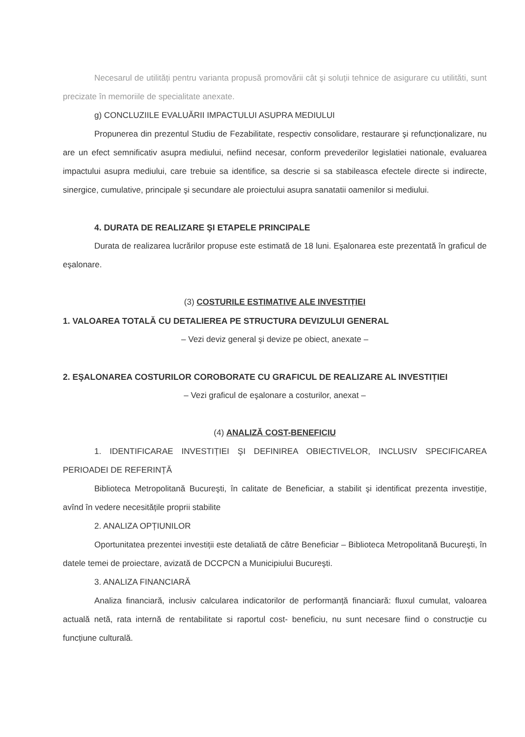Necesarul de utilități pentru varianta propusă promovării cât şi soluții tehnice de asigurare cu utilităti, sunt precizate în memoriile de specialitate anexate.
g) CONCLUZIILE EVALUĂRII IMPACTULUI ASUPRA MEDIULUI
Propunerea din prezentul Studiu de Fezabilitate, respectiv consolidare, restaurare şi refuncționalizare, nu are un efect semnificativ asupra mediului, nefiind necesar, conform prevederilor legislatiei nationale, evaluarea impactului asupra mediului, care trebuie sa identifice, sa descrie si sa stabileasca efectele directe si indirecte, sinergice, cumulative, principale şi secundare ale proiectului asupra sanatatii oamenilor si mediului.
4. DURATA DE REALIZARE ŞI ETAPELE PRINCIPALE
Durata de realizarea lucrărilor propuse este estimată de 18 luni. Eşalonarea este prezentată în graficul de eşalonare.
(3) COSTURILE ESTIMATIVE ALE INVESTIȚIEI
1. VALOAREA TOTALĂ CU DETALIEREA PE STRUCTURA DEVIZULUI GENERAL
– Vezi deviz general şi devize pe obiect, anexate –
2. EŞALONAREA COSTURILOR COROBORATE CU GRAFICUL DE REALIZARE AL INVESTIȚIEI
– Vezi graficul de eşalonare a costurilor, anexat –
(4) ANALIZĂ COST-BENEFICIU
1. IDENTIFICARAE INVESTIȚIEI ŞI DEFINIREA OBIECTIVELOR, INCLUSIV SPECIFICAREA PERIOADEI DE REFERINȚĂ
Biblioteca Metropolitană Bucureşti, în calitate de Beneficiar, a stabilit şi identificat prezenta investiție, avînd în vedere necesitățile proprii stabilite
2. ANALIZA OPȚIUNILOR
Oportunitatea prezentei investiții este detaliată de către Beneficiar – Biblioteca Metropolitană Bucureşti, în datele temei de proiectare, avizată de DCCPCN a Municipiului Bucureşti.
3. ANALIZA FINANCIARĂ
Analiza financiară, inclusiv calcularea indicatorilor de performanță financiară: fluxul cumulat, valoarea actuală netă, rata internă de rentabilitate si raportul cost- beneficiu, nu sunt necesare fiind o construcție cu funcțiune culturală.